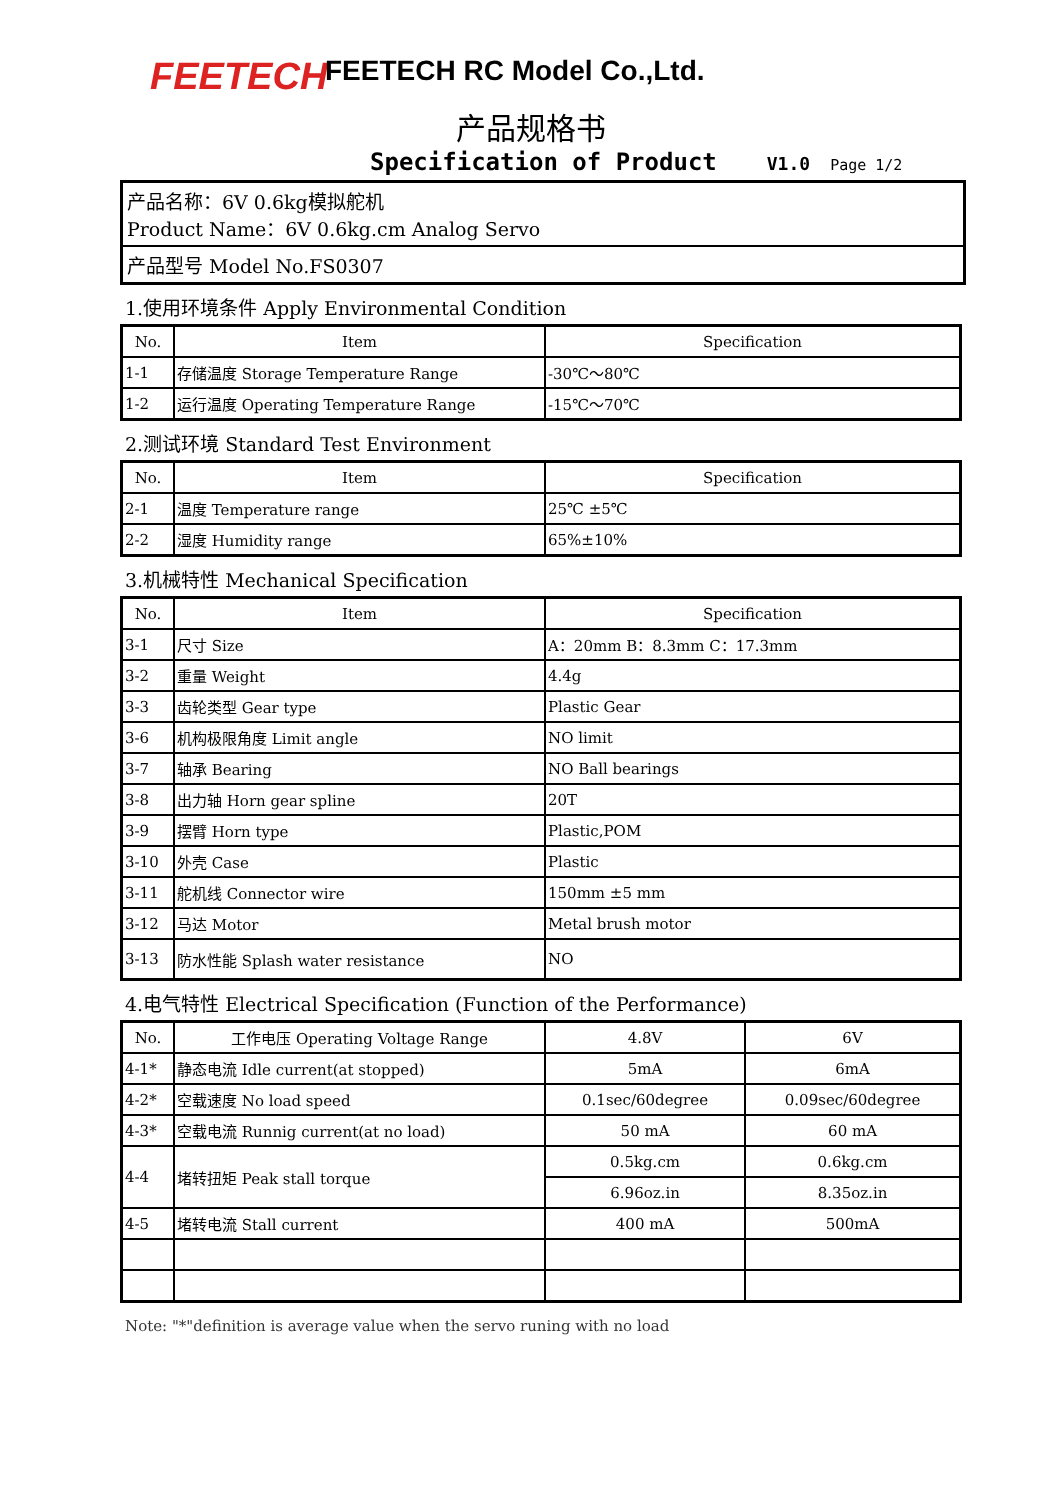FEETECH
FEETECH RC Model Co.,Ltd.
产品规格书
Specification of Product V1.0 Page 1/2
产品名称：6V 0.6kg模拟舵机
Product Name：6V 0.6kg.cm Analog Servo
产品型号 Model No.FS0307
1.使用环境条件 Apply Environmental Condition
| No. | Item | Specification |
| --- | --- | --- |
| 1-1 | 存储温度 Storage Temperature Range | -30℃～80℃ |
| 1-2 | 运行温度 Operating Temperature Range | -15℃～70℃ |
2.测试环境 Standard Test Environment
| No. | Item | Specification |
| --- | --- | --- |
| 2-1 | 温度 Temperature range | 25℃ ±5℃ |
| 2-2 | 湿度 Humidity range | 65%±10% |
3.机械特性 Mechanical Specification
| No. | Item | Specification |
| --- | --- | --- |
| 3-1 | 尺寸 Size | A：20mm B：8.3mm C：17.3mm |
| 3-2 | 重量 Weight | 4.4g |
| 3-3 | 齿轮类型 Gear type | Plastic Gear |
| 3-6 | 机构极限角度 Limit angle | NO limit |
| 3-7 | 轴承 Bearing | NO Ball bearings |
| 3-8 | 出力轴 Horn gear spline | 20T |
| 3-9 | 摆臂 Horn type | Plastic,POM |
| 3-10 | 外壳 Case | Plastic |
| 3-11 | 舵机线 Connector wire | 150mm ±5 mm |
| 3-12 | 马达 Motor | Metal brush motor |
| 3-13 | 防水性能 Splash water resistance | NO |
4.电气特性 Electrical Specification (Function of the Performance)
| No. | 工作电压 Operating Voltage Range | 4.8V | 6V |
| --- | --- | --- | --- |
| 4-1* | 静态电流 Idle current(at stopped) | 5mA | 6mA |
| 4-2* | 空载速度 No load speed | 0.1sec/60degree | 0.09sec/60degree |
| 4-3* | 空载电流 Runnig current(at no load) | 50 mA | 60 mA |
| 4-4 | 堵转扭矩 Peak stall torque | 0.5kg.cm | 0.6kg.cm |
| | | 6.96oz.in | 8.35oz.in |
| 4-5 | 堵转电流 Stall current | 400 mA | 500mA |
Note: "*"definition is average value when the servo runing with no load